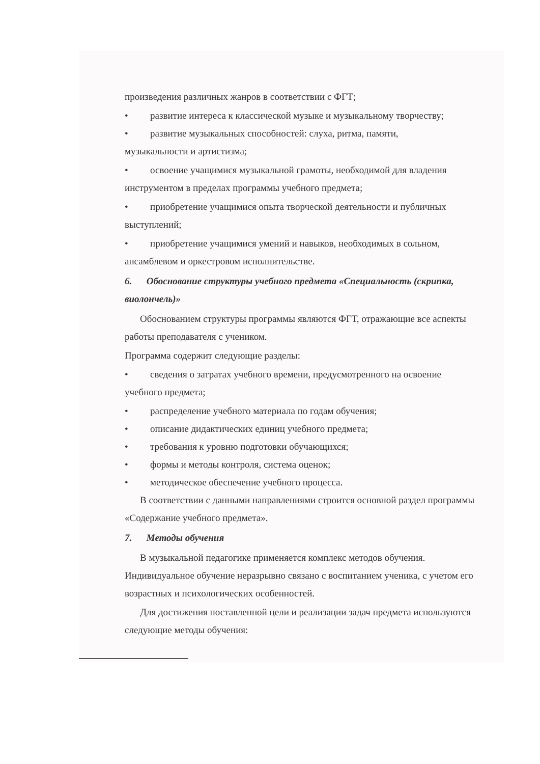произведения различных жанров в соответствии с ФГТ;
• развитие интереса к классической музыке и музыкальному творчеству;
• развитие музыкальных способностей: слуха, ритма, памяти,
музыкальности и артистизма;
• освоение учащимися музыкальной грамоты, необходимой для владения
инструментом в пределах программы учебного предмета;
• приобретение учащимися опыта творческой деятельности и публичных
выступлений;
• приобретение учащимися умений и навыков, необходимых в сольном,
ансамблевом и оркестровом исполнительстве.
6. Обоснование структуры учебного предмета «Специальность (скрипка, виолончель)»
Обоснованием структуры программы являются ФГТ, отражающие все аспекты работы преподавателя с учеником.
Программа содержит следующие разделы:
• сведения о затратах учебного времени, предусмотренного на освоение
учебного предмета;
• распределение учебного материала по годам обучения;
• описание дидактических единиц учебного предмета;
• требования к уровню подготовки обучающихся;
• формы и методы контроля, система оценок;
• методическое обеспечение учебного процесса.
В соответствии с данными направлениями строится основной раздел программы «Содержание учебного предмета».
7. Методы обучения
В музыкальной педагогике применяется комплекс методов обучения. Индивидуальное обучение неразрывно связано с воспитанием ученика, с учетом его возрастных и психологических особенностей.
Для достижения поставленной цели и реализации задач предмета используются следующие методы обучения: